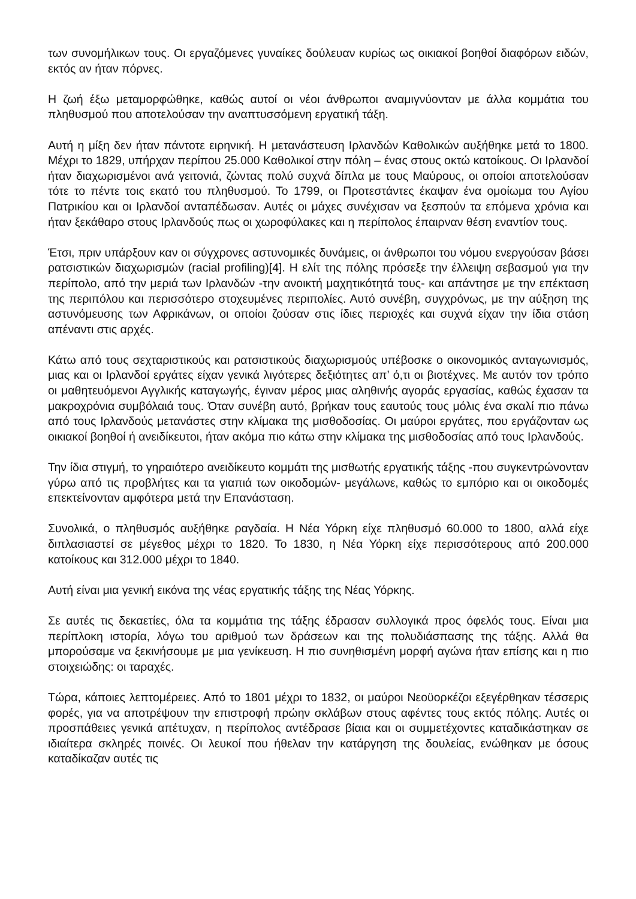των συνομήλικων τους. Οι εργαζόμενες γυναίκες δούλευαν κυρίως ως οικιακοί βοηθοί διαφόρων ειδών, εκτός αν ήταν πόρνες.
Η ζωή έξω μεταμορφώθηκε, καθώς αυτοί οι νέοι άνθρωποι αναμιγνύονταν με άλλα κομμάτια του πληθυσμού που αποτελούσαν την αναπτυσσόμενη εργατική τάξη.
Αυτή η μίξη δεν ήταν πάντοτε ειρηνική. Η μετανάστευση Ιρλανδών Καθολικών αυξήθηκε μετά το 1800. Μέχρι το 1829, υπήρχαν περίπου 25.000 Καθολικοί στην πόλη – ένας στους οκτώ κατοίκους. Οι Ιρλανδοί ήταν διαχωρισμένοι ανά γειτονιά, ζώντας πολύ συχνά δίπλα με τους Μαύρους, οι οποίοι αποτελούσαν τότε το πέντε τοις εκατό του πληθυσμού. Το 1799, οι Προτεστάντες έκαψαν ένα ομοίωμα του Αγίου Πατρικίου και οι Ιρλανδοί ανταπέδωσαν. Αυτές οι μάχες συνέχισαν να ξεσπούν τα επόμενα χρόνια και ήταν ξεκάθαρο στους Ιρλανδούς πως οι χωροφύλακες και η περίπολος έπαιρναν θέση εναντίον τους.
Έτσι, πριν υπάρξουν καν οι σύγχρονες αστυνομικές δυνάμεις, οι άνθρωποι του νόμου ενεργούσαν βάσει ρατσιστικών διαχωρισμών (racial profiling)[4]. Η ελίτ της πόλης πρόσεξε την έλλειψη σεβασμού για την περίπολο, από την μεριά των Ιρλανδών -την ανοικτή μαχητικότητά τους- και απάντησε με την επέκταση της περιπόλου και περισσότερο στοχευμένες περιπολίες. Αυτό συνέβη, συγχρόνως, με την αύξηση της αστυνόμευσης των Αφρικάνων, οι οποίοι ζούσαν στις ίδιες περιοχές και συχνά είχαν την ίδια στάση απέναντι στις αρχές.
Κάτω από τους σεχταριστικούς και ρατσιστικούς διαχωρισμούς υπέβοσκε ο οικονομικός ανταγωνισμός, μιας και οι Ιρλανδοί εργάτες είχαν γενικά λιγότερες δεξιότητες απ’ ό,τι οι βιοτέχνες. Με αυτόν τον τρόπο οι μαθητευόμενοι Αγγλικής καταγωγής, έγιναν μέρος μιας αληθινής αγοράς εργασίας, καθώς έχασαν τα μακροχρόνια συμβόλαιά τους. Όταν συνέβη αυτό, βρήκαν τους εαυτούς τους μόλις ένα σκαλί πιο πάνω από τους Ιρλανδούς μετανάστες στην κλίμακα της μισθοδοσίας. Οι μαύροι εργάτες, που εργάζονταν ως οικιακοί βοηθοί ή ανειδίκευτοι, ήταν ακόμα πιο κάτω στην κλίμακα της μισθοδοσίας από τους Ιρλανδούς.
Την ίδια στιγμή, το γηραιότερο ανειδίκευτο κομμάτι της μισθωτής εργατικής τάξης -που συγκεντρώνονταν γύρω από τις προβλήτες και τα γιαπιά των οικοδομών- μεγάλωνε, καθώς το εμπόριο και οι οικοδομές επεκτείνονταν αμφότερα μετά την Επανάσταση.
Συνολικά, ο πληθυσμός αυξήθηκε ραγδαία. Η Νέα Υόρκη είχε πληθυσμό 60.000 το 1800, αλλά είχε διπλασιαστεί σε μέγεθος μέχρι το 1820. Το 1830, η Νέα Υόρκη είχε περισσότερους από 200.000 κατοίκους και 312.000 μέχρι το 1840.
Αυτή είναι μια γενική εικόνα της νέας εργατικής τάξης της Νέας Υόρκης.
Σε αυτές τις δεκαετίες, όλα τα κομμάτια της τάξης έδρασαν συλλογικά προς όφελός τους. Είναι μια περίπλοκη ιστορία, λόγω του αριθμού των δράσεων και της πολυδιάσπασης της τάξης. Αλλά θα μπορούσαμε να ξεκινήσουμε με μια γενίκευση. Η πιο συνηθισμένη μορφή αγώνα ήταν επίσης και η πιο στοιχειώδης: οι ταραχές.
Τώρα, κάποιες λεπτομέρειες. Από το 1801 μέχρι το 1832, οι μαύροι Νεοϋορκέζοι εξεγέρθηκαν τέσσερις φορές, για να αποτρέψουν την επιστροφή πρώην σκλάβων στους αφέντες τους εκτός πόλης. Αυτές οι προσπάθειες γενικά απέτυχαν, η περίπολος αντέδρασε βίαια και οι συμμετέχοντες καταδικάστηκαν σε ιδιαίτερα σκληρές ποινές. Οι λευκοί που ήθελαν την κατάργηση της δουλείας, ενώθηκαν με όσους καταδίκαζαν αυτές τις